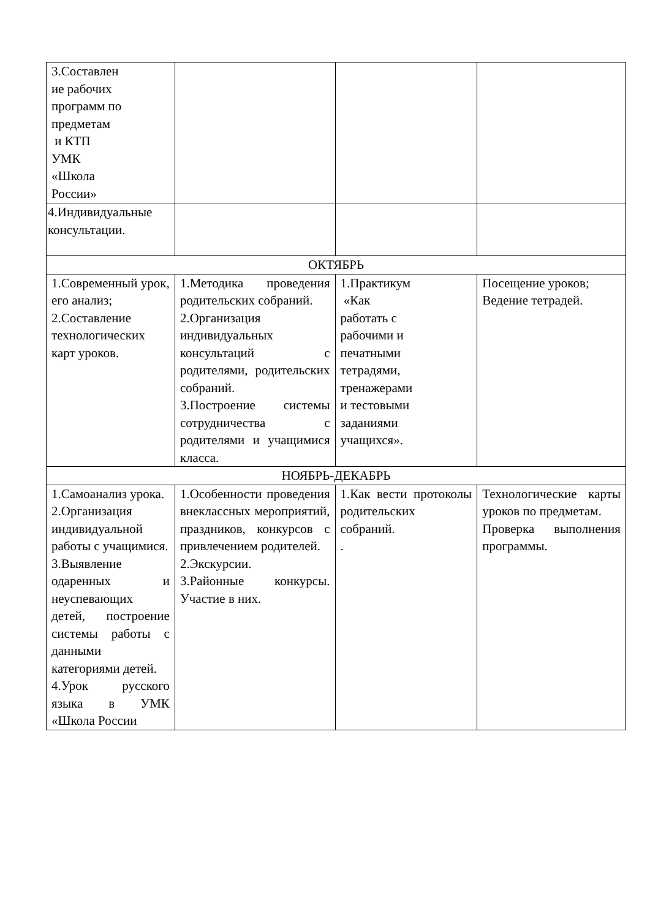| 3.Составлен ие рабочих программ по предметам и КТП УМК «Школа России» | | | |
| 4.Индивидуальные консультации. | | | |
| ОКТЯБРЬ | | | |
| 1.Современный урок, его анализ; 2.Составление технологических карт уроков. | 1.Методика проведения родительских собраний. 2.Организация индивидуальных консультаций с родителями, родительских собраний. 3.Построение системы сотрудничества с родителями и учащимися класса. | 1.Практикум «Как работать с рабочими и печатными тетрадями, тренажерами и тестовыми заданиями учащихся». | Посещение уроков; Ведение тетрадей. |
| НОЯБРЬ-ДЕКАБРЬ | | | |
| 1.Самоанализ урока. 2.Организация индивидуальной работы с учащимися. 3.Выявление одаренных и неуспевающих детей, построение системы работы с данными категориями детей. 4.Урок русского языка в УМК «Школа России | 1.Особенности проведения внеклассных мероприятий, праздников, конкурсов с привлечением родителей. 2.Экскурсии. 3.Районные конкурсы. Участие в них. | 1.Как вести протоколы родительских собраний. . | Технологические карты уроков по предметам. Проверка выполнения программы. |